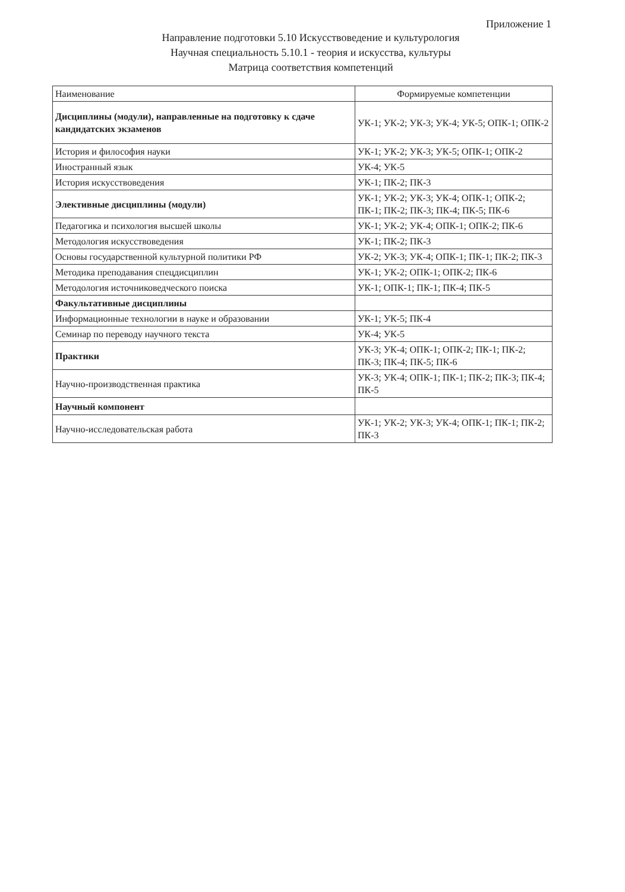Приложение 1
Направление подготовки 5.10 Искусствоведение и культурология
Научная специальность 5.10.1 - теория и искусства, культуры
Матрица соответствия компетенций
| Наименование | Формируемые компетенции |
| --- | --- |
| Дисциплины (модули), направленные на подготовку к сдаче кандидатских экзаменов | УК-1; УК-2; УК-3; УК-4; УК-5; ОПК-1; ОПК-2 |
| История и философия науки | УК-1; УК-2; УК-3; УК-5; ОПК-1; ОПК-2 |
| Иностранный язык | УК-4; УК-5 |
| История искусствоведения | УК-1; ПК-2; ПК-3 |
| Элективные дисциплины (модули) | УК-1; УК-2; УК-3; УК-4; ОПК-1; ОПК-2; ПК-1; ПК-2; ПК-3; ПК-4; ПК-5; ПК-6 |
| Педагогика и психология высшей школы | УК-1; УК-2; УК-4; ОПК-1; ОПК-2; ПК-6 |
| Методология искусствоведения | УК-1; ПК-2; ПК-3 |
| Основы государственной культурной политики РФ | УК-2; УК-3; УК-4; ОПК-1; ПК-1; ПК-2; ПК-3 |
| Методика преподавания спецдисциплин | УК-1; УК-2; ОПК-1; ОПК-2; ПК-6 |
| Методология источниковедческого поиска | УК-1; ОПК-1; ПК-1; ПК-4; ПК-5 |
| Факультативные дисциплины | |
| Информационные технологии в науке и образовании | УК-1; УК-5; ПК-4 |
| Семинар по переводу научного текста | УК-4; УК-5 |
| Практики | УК-3; УК-4; ОПК-1; ОПК-2; ПК-1; ПК-2; ПК-3; ПК-4; ПК-5; ПК-6 |
| Научно-производственная практика | УК-3; УК-4; ОПК-1; ПК-1; ПК-2; ПК-3; ПК-4; ПК-5 |
| Научный компонент | |
| Научно-исследовательская работа | УК-1; УК-2; УК-3; УК-4; ОПК-1; ПК-1; ПК-2; ПК-3 |